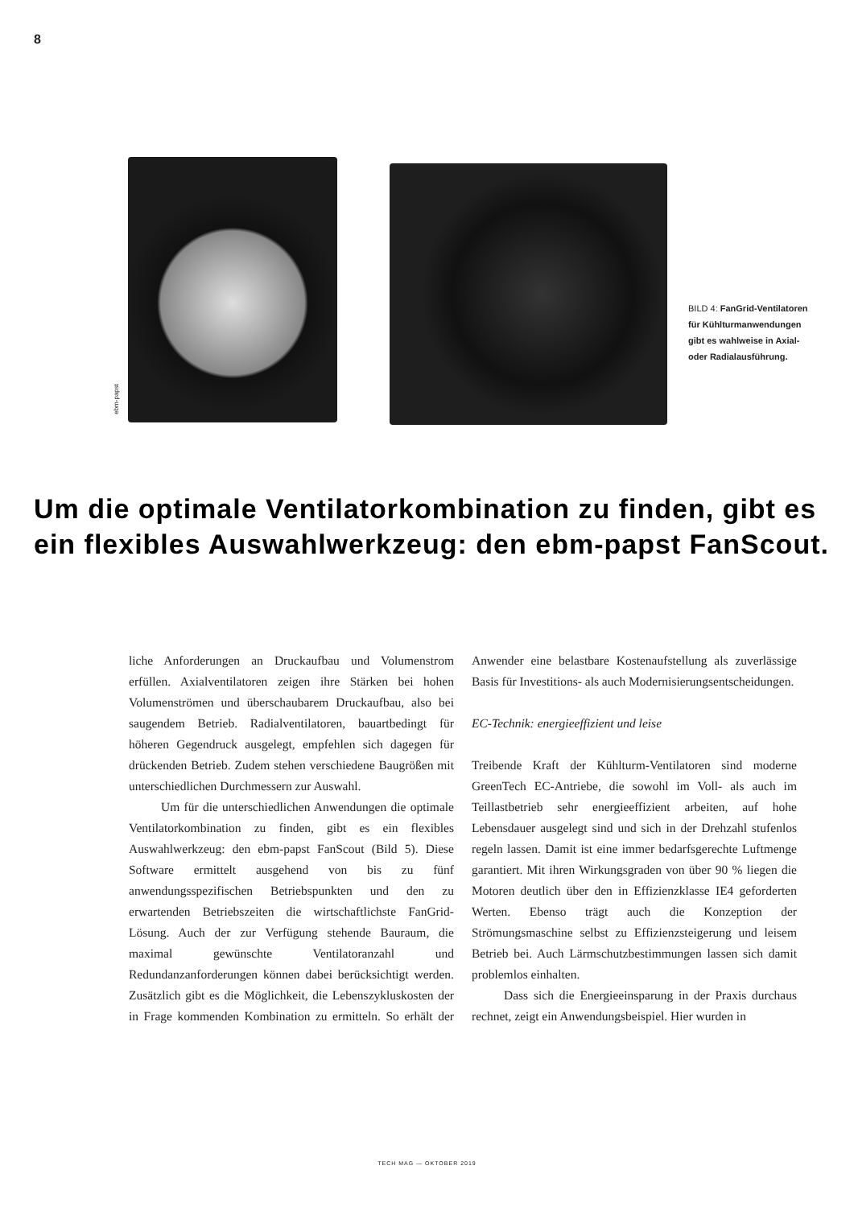8
ebm-papst
BILD 4: FanGrid-Ventilatoren für Kühlturm­anwendungen gibt es wahlweise in Axial- oder Radialausführung.
Um die optimale Ventilatorkombination zu finden, gibt es ein flexibles Auswahlwerkzeug: den ebm-papst FanScout.
liche Anforderungen an Druckaufbau und Volumenstrom erfüllen. Axialventilatoren zeigen ihre Stärken bei hohen Volumenströmen und überschaubarem Druckaufbau, also bei saugendem Betrieb. Radialventilatoren, bauartbedingt für höheren Gegendruck ausgelegt, empfehlen sich dagegen für drückenden Betrieb. Zudem stehen verschiedene Baugrößen mit unterschiedlichen Durchmessern zur Auswahl.
Um für die unterschiedlichen Anwendungen die optimale Ventilatorkombination zu finden, gibt es ein flexibles Auswahlwerkzeug: den ebm-papst FanScout (Bild 5). Diese Software ermittelt ausgehend von bis zu fünf anwendungsspezifischen Betriebspunkten und den zu erwartenden Betriebszeiten die wirtschaftlichste FanGrid-Lösung. Auch der zur Verfügung stehende Bauraum, die maximal gewünschte Ventilatoranzahl und Redundanzanforderungen können dabei berücksichtigt werden. Zusätzlich gibt es die Möglichkeit, die Lebenszykluskosten der in Frage kommenden Kombination zu ermitteln. So erhält der Anwender eine belastbare Kostenaufstellung als zuverlässige Basis für Investitions- als auch Modernisierungsentscheidungen.
EC-Technik: energieeffizient und leise
Treibende Kraft der Kühlturm-Ventilatoren sind moderne GreenTech EC-Antriebe, die sowohl im Voll- als auch im Teillastbetrieb sehr energieeffizient arbeiten, auf hohe Lebensdauer ausgelegt sind und sich in der Drehzahl stufenlos regeln lassen. Damit ist eine immer bedarfsgerechte Luftmenge garantiert. Mit ihren Wirkungsgraden von über 90 % liegen die Motoren deutlich über den in Effizienzklasse IE4 geforderten Werten. Ebenso trägt auch die Konzeption der Strömungsmaschine selbst zu Effizienzsteigerung und leisem Betrieb bei. Auch Lärmschutzbestimmungen lassen sich damit problemlos einhalten.
Dass sich die Energieeinsparung in der Praxis durchaus rechnet, zeigt ein Anwendungsbeispiel. Hier wurden in
TECH MAG — OKTOBER 2019